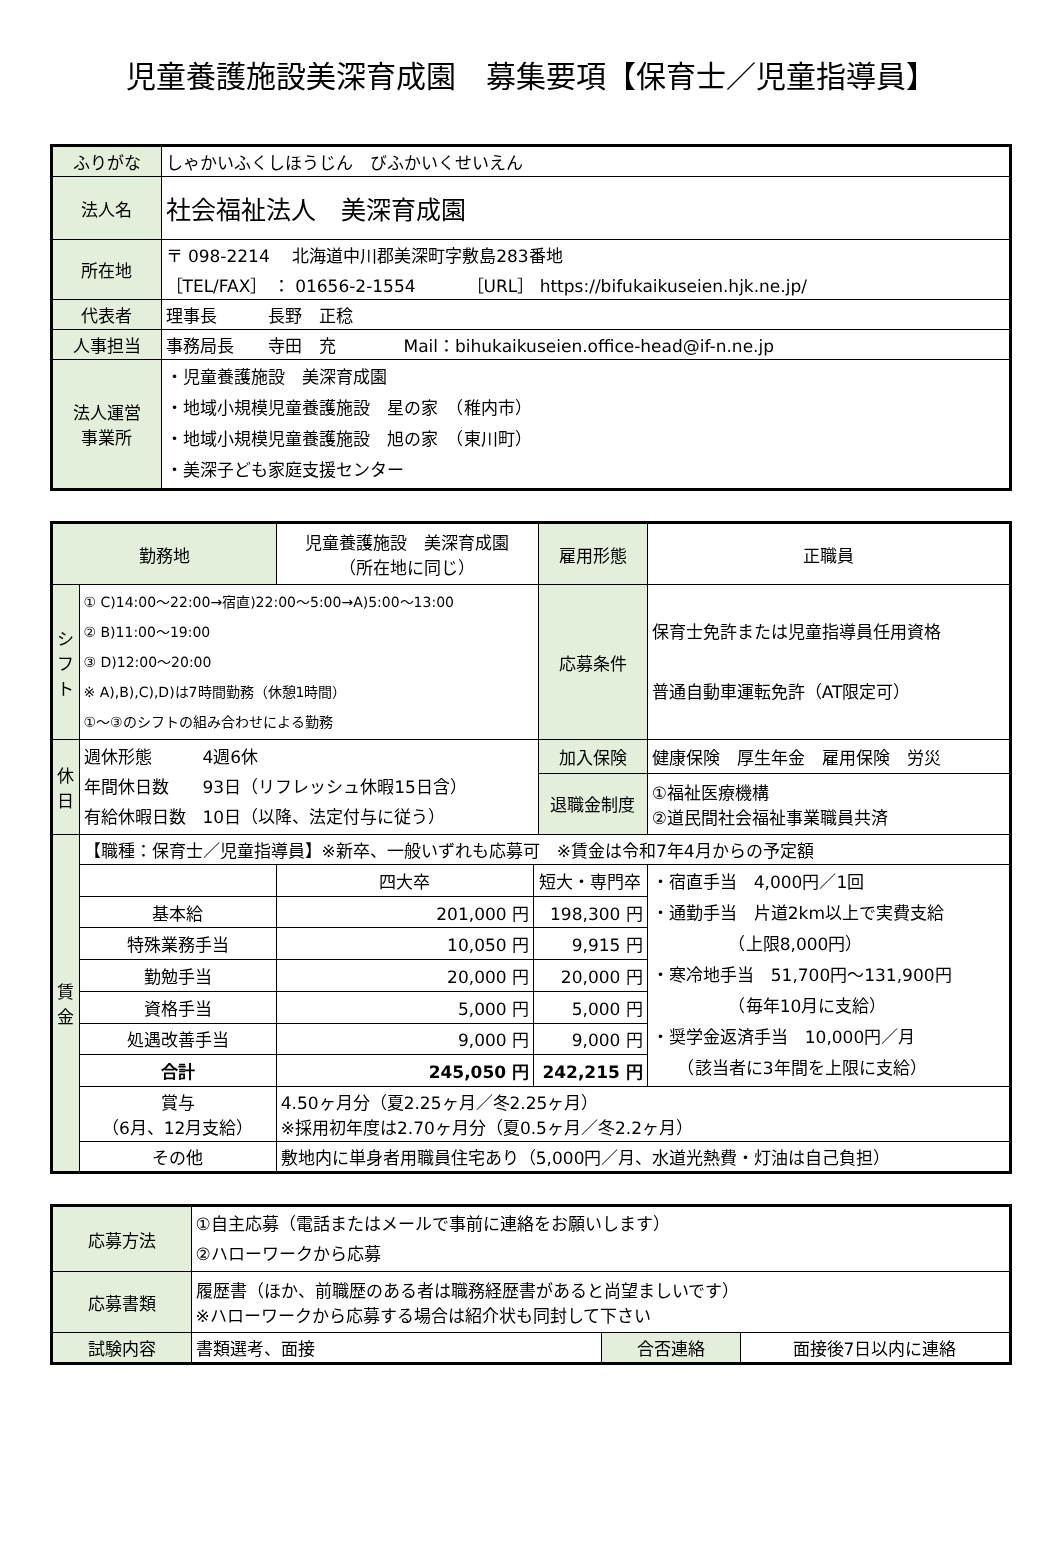児童養護施設美深育成園　募集要項【保育士／児童指導員】
| ふりがな | しゃかいふくしほうじん びふかいくせいえん |
| 法人名 | 社会福祉法人 美深育成園 |
| 所在地 | 〒 098-2214 北海道中川郡美深町字敷島283番地 ［TEL/FAX］ ： 01656-2-1554 ［URL］ https://bifukaikuseien.hjk.ne.jp/ |
| 代表者 | 理事長 長野 正稔 |
| 人事担当 | 事務局長 寺田 充 Mail：bihukaikuseien.office-head@if-n.ne.jp |
| 法人運営 事業所 | ・児童養護施設 美深育成園 ・地域小規模児童養護施設 星の家 （稚内市） ・地域小規模児童養護施設 旭の家 （東川町） ・美深子ども家庭支援センター |
| 勤務地 | | 児童養護施設 美深育成園 （所在地に同じ） | | | 雇用形態 | 正職員 |
| シフト | ① C)14:00～22:00→宿直)22:00～5:00→A)5:00～13:00 ② B)11:00～19:00 ③ D)12:00～20:00 ※ A),B),C),D)は7時間勤務（休憩1時間） ①～③のシフトの組み合わせによる勤務 | | | | 応募条件 | 保育士免許または児童指導員任用資格 普通自動車運転免許（AT限定可） |
| 休日 | 週休形態 4週6休 年間休日数 93日（リフレッシュ休暇15日含） 有給休暇日数 10日（以降、法定付与に従う） | | | | 加入保険 | 健康保険 厚生年金 雇用保険 労災 |
| | | | | | 退職金制度 | ①福祉医療機構 ②道民間社会福祉事業職員共済 |
| 賃金 | 【職種：保育士／児童指導員】※新卒、一般いずれも応募可 ※賃金は令和7年4月からの予定額 | | | | | |
| | | | 四大卒 | 短大・専門卒 | | ・宿直手当 4,000円／1回 ・通勤手当 片道2km以上で実費支給 （上限8,000円） ・寒冷地手当 51,700円～131,900円 （毎年10月に支給） ・奨学金返済手当 10,000円／月 （該当者に3年間を上限に支給） |
| | 基本給 | | 201,000 円 | 198,300 円 | | |
| | 特殊業務手当 | | 10,050 円 | 9,915 円 | | |
| | 勤勉手当 | | 20,000 円 | 20,000 円 | | |
| | 資格手当 | | 5,000 円 | 5,000 円 | | |
| | 処遇改善手当 | | 9,000 円 | 9,000 円 | | |
| | 合計 | | 245,050 円 | 242,215 円 | | |
| | 賞与 （6月、12月支給） | | 4.50ヶ月分（夏2.25ヶ月／冬2.25ヶ月） ※採用初年度は2.70ヶ月分（夏0.5ヶ月／冬2.2ヶ月） | | | |
| | その他 | | 敷地内に単身者用職員住宅あり（5,000円／月、水道光熱費・灯油は自己負担） | | | |
| 応募方法 | ①自主応募（電話またはメールで事前に連絡をお願いします） ②ハローワークから応募 | | |
| 応募書類 | 履歴書（ほか、前職歴のある者は職務経歴書があると尚望ましいです） ※ハローワークから応募する場合は紹介状も同封して下さい | | |
| 試験内容 | 書類選考、面接 | 合否連絡 | 面接後7日以内に連絡 |